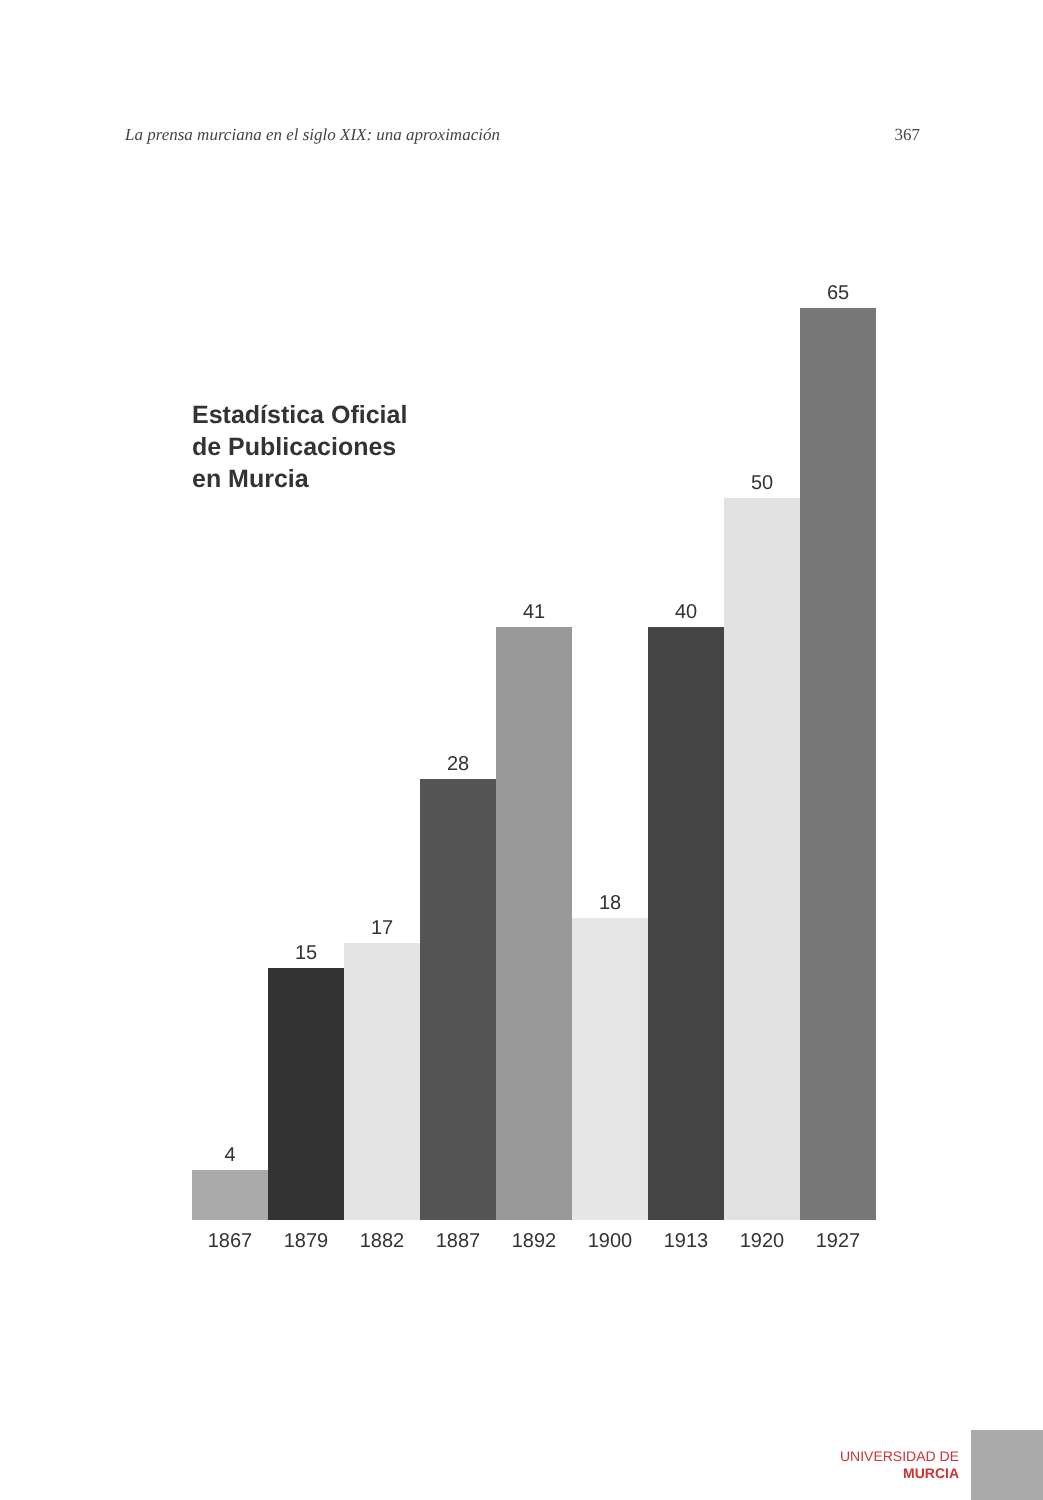La prensa murciana en el siglo XIX: una aproximación 367
Estadística Oficial
de Publicaciones
en Murcia
4
1867
15
1879
17
1882
28
1887
41
1892
18
1900
40
1913
50
1920
65
1927
UNIVERSIDAD DE
MURCIA